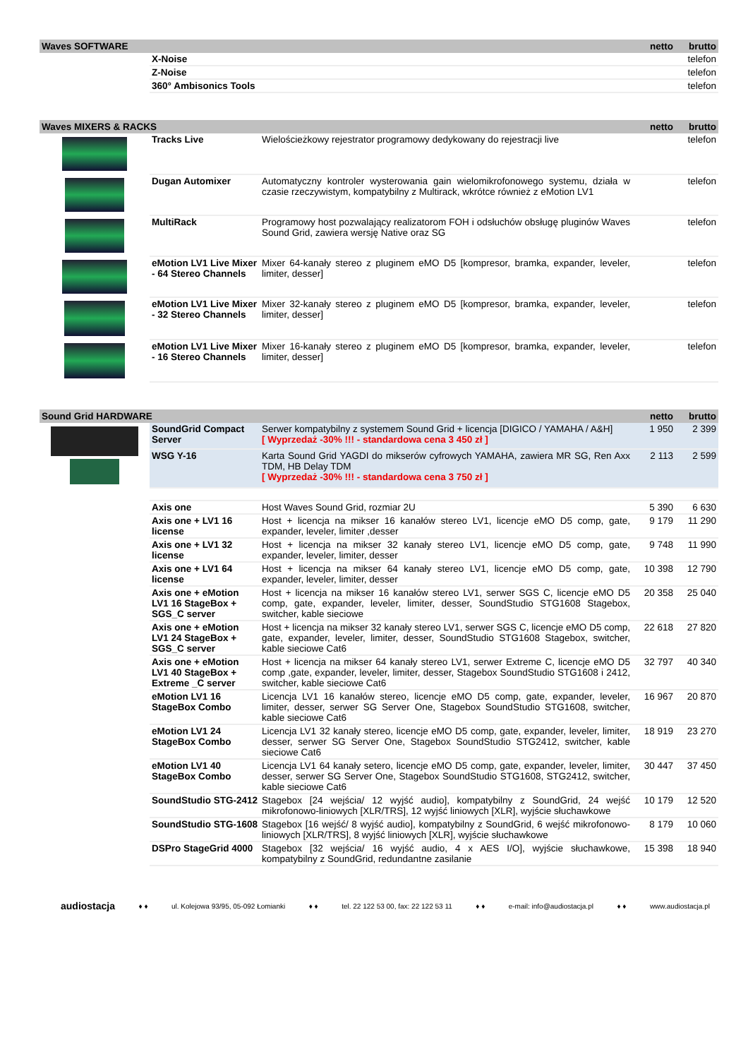| Waves SOFTWARE | | netto | brutto |
| --- | --- | --- | --- |
| | X-Noise | | telefon |
| | Z-Noise | | telefon |
| | 360° Ambisonics Tools | | telefon |
| Waves MIXERS & RACKS | | | netto | brutto |
| --- | --- | --- | --- | --- |
| | Tracks Live | Wielościeżkowy rejestrator programowy dedykowany do rejestracji live | | telefon |
| | Dugan Automixer | Automatyczny kontroler wysterowania gain wielomikrofonowego systemu, działa w czasie rzeczywistym, kompatybilny z Multirack, wkrótce również z eMotion LV1 | | telefon |
| | MultiRack | Programowy host pozwalający realizatorom FOH i odsłuchów obsługę pluginów Waves Sound Grid, zawiera wersję Native oraz SG | | telefon |
| | eMotion LV1 Live Mixer - 64 Stereo Channels | Mixer 64-kanały stereo z pluginem eMO D5 [kompresor, bramka, expander, leveler, limiter, desser] | | telefon |
| | eMotion LV1 Live Mixer - 32 Stereo Channels | Mixer 32-kanały stereo z pluginem eMO D5 [kompresor, bramka, expander, leveler, limiter, desser] | | telefon |
| | eMotion LV1 Live Mixer - 16 Stereo Channels | Mixer 16-kanały stereo z pluginem eMO D5 [kompresor, bramka, expander, leveler, limiter, desser] | | telefon |
| Sound Grid HARDWARE | | | netto | brutto |
| --- | --- | --- | --- | --- |
| | SoundGrid Compact Server | Serwer kompatybilny z systemem Sound Grid + licencja [DIGICO / YAMAHA / A&H] [ Wyprzedaż -30% !!! - standardowa cena 3 450 zł ] | 1 950 | 2 399 |
| | WSG Y-16 | Karta Sound Grid YAGDI do mikserów cyfrowych YAMAHA, zawiera MR SG, Ren Axx TDM, HB Delay TDM [ Wyprzedaż -30% !!! - standardowa cena 3 750 zł ] | 2 113 | 2 599 |
| | Axis one | Host Waves Sound Grid, rozmiar 2U | 5 390 | 6 630 |
| | Axis one + LV1 16 license | Host + licencja na mikser 16 kanałów stereo LV1, licencje eMO D5 comp, gate, expander, leveler, limiter ,desser | 9 179 | 11 290 |
| | Axis one + LV1 32 license | Host + licencja na mikser 32 kanały stereo LV1, licencje eMO D5 comp, gate, expander, leveler, limiter, desser | 9 748 | 11 990 |
| | Axis one + LV1 64 license | Host + licencja na mikser 64 kanały stereo LV1, licencje eMO D5 comp, gate, expander, leveler, limiter, desser | 10 398 | 12 790 |
| | Axis one + eMotion LV1 16 StageBox + SGS_C server | Host + licencja na mikser 16 kanałów stereo LV1, serwer SGS C, licencje eMO D5 comp, gate, expander, leveler, limiter, desser, SoundStudio STG1608 Stagebox, switcher, kable sieciowe | 20 358 | 25 040 |
| | Axis one + eMotion LV1 24 StageBox + SGS_C server | Host + licencja na mikser 32 kanały stereo LV1, serwer SGS C, licencje eMO D5 comp, gate, expander, leveler, limiter, desser, SoundStudio STG1608 Stagebox, switcher, kable sieciowe Cat6 | 22 618 | 27 820 |
| | Axis one + eMotion LV1 40 StageBox + Extreme _C server | Host + licencja na mikser 64 kanały stereo LV1, serwer Extreme C, licencje eMO D5 comp ,gate, expander, leveler, limiter, desser, Stagebox SoundStudio STG1608 i 2412, switcher, kable sieciowe Cat6 | 32 797 | 40 340 |
| | eMotion LV1 16 StageBox Combo | Licencja LV1 16 kanałów stereo, licencje eMO D5 comp, gate, expander, leveler, limiter, desser, serwer SG Server One, Stagebox SoundStudio STG1608, switcher, kable sieciowe Cat6 | 16 967 | 20 870 |
| | eMotion LV1 24 StageBox Combo | Licencja LV1 32 kanały stereo, licencje eMO D5 comp, gate, expander, leveler, limiter, desser, serwer SG Server One, Stagebox SoundStudio STG2412, switcher, kable sieciowe Cat6 | 18 919 | 23 270 |
| | eMotion LV1 40 StageBox Combo | Licencja LV1 64 kanały setero, licencje eMO D5 comp, gate, expander, leveler, limiter, desser, serwer SG Server One, Stagebox SoundStudio STG1608, STG2412, switcher, kable sieciowe Cat6 | 30 447 | 37 450 |
| | SoundStudio STG-2412 | Stagebox [24 wejścia/ 12 wyjść audio], kompatybilny z SoundGrid, 24 wejść mikrofonowo-liniowych [XLR/TRS], 12 wyjść liniowych [XLR], wyjście słuchawkowe | 10 179 | 12 520 |
| | SoundStudio STG-1608 | Stagebox [16 wejść/ 8 wyjść audio], kompatybilny z SoundGrid, 6 wejść mikrofonowo-liniowych [XLR/TRS], 8 wyjść liniowych [XLR], wyjście słuchawkowe | 8 179 | 10 060 |
| | DSPro StageGrid 4000 | Stagebox [32 wejścia/ 16 wyjść audio, 4 x AES I/O], wyjście słuchawkowe, kompatybilny z SoundGrid, redundantne zasilanie | 15 398 | 18 940 |
audiostacja ♦ ♦ ul. Kolejowa 93/95, 05-092 Łomianki ♦ ♦ tel. 22 122 53 00, fax: 22 122 53 11 ♦ ♦ e-mail: info@audiostacja.pl ♦ ♦ www.audiostacja.pl